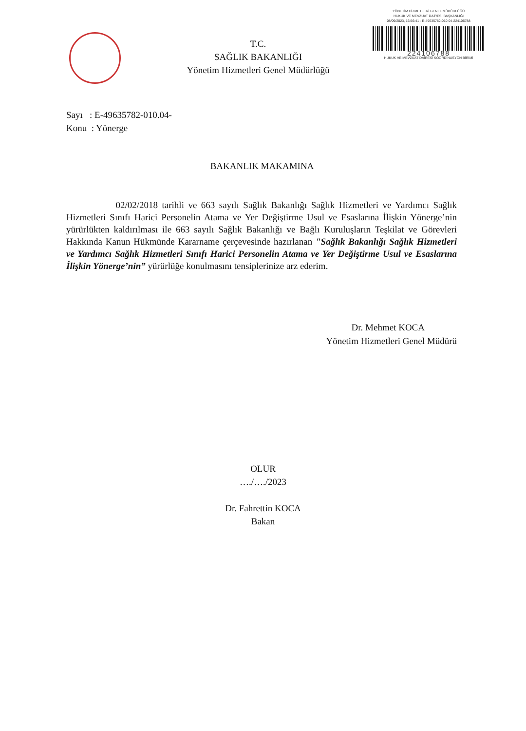T.C.
SAĞLIK BAKANLIĞI
Yönetim Hizmetleri Genel Müdürlüğü
YÖNETİM HİZMETLERİ GENEL MÜDÜRLÜĞÜ
HUKUK VE MEVZUAT DAİRESİ BAŞKANLIĞI
08/09/2023, 16:56:41 - E-49635782-010.04-224106788
224106788
HUKUK VE MEVZUAT DAİRESİ KOORDİNASYON BİRİMİ
Sayı : E-49635782-010.04-
Konu : Yönerge
BAKANLIK MAKAMINA
02/02/2018 tarihli ve 663 sayılı Sağlık Bakanlığı Sağlık Hizmetleri ve Yardımcı Sağlık Hizmetleri Sınıfı Harici Personelin Atama ve Yer Değiştirme Usul ve Esaslarına İlişkin Yönerge’nin yürürlükten kaldırılması ile 663 sayılı Sağlık Bakanlığı ve Bağlı Kuruluşların Teşkilat ve Görevleri Hakkında Kanun Hükmünde Kararname çerçevesinde hazırlanan "Sağlık Bakanlığı Sağlık Hizmetleri ve Yardımcı Sağlık Hizmetleri Sınıfı Harici Personelin Atama ve Yer Değiştirme Usul ve Esaslarına İlişkin Yönerge’nin” yürürlüğe konulmasını tensiplerinize arz ederim.
Dr. Mehmet KOCA
Yönetim Hizmetleri Genel Müdürü
OLUR
…./…./2023
Dr. Fahrettin KOCA
Bakan